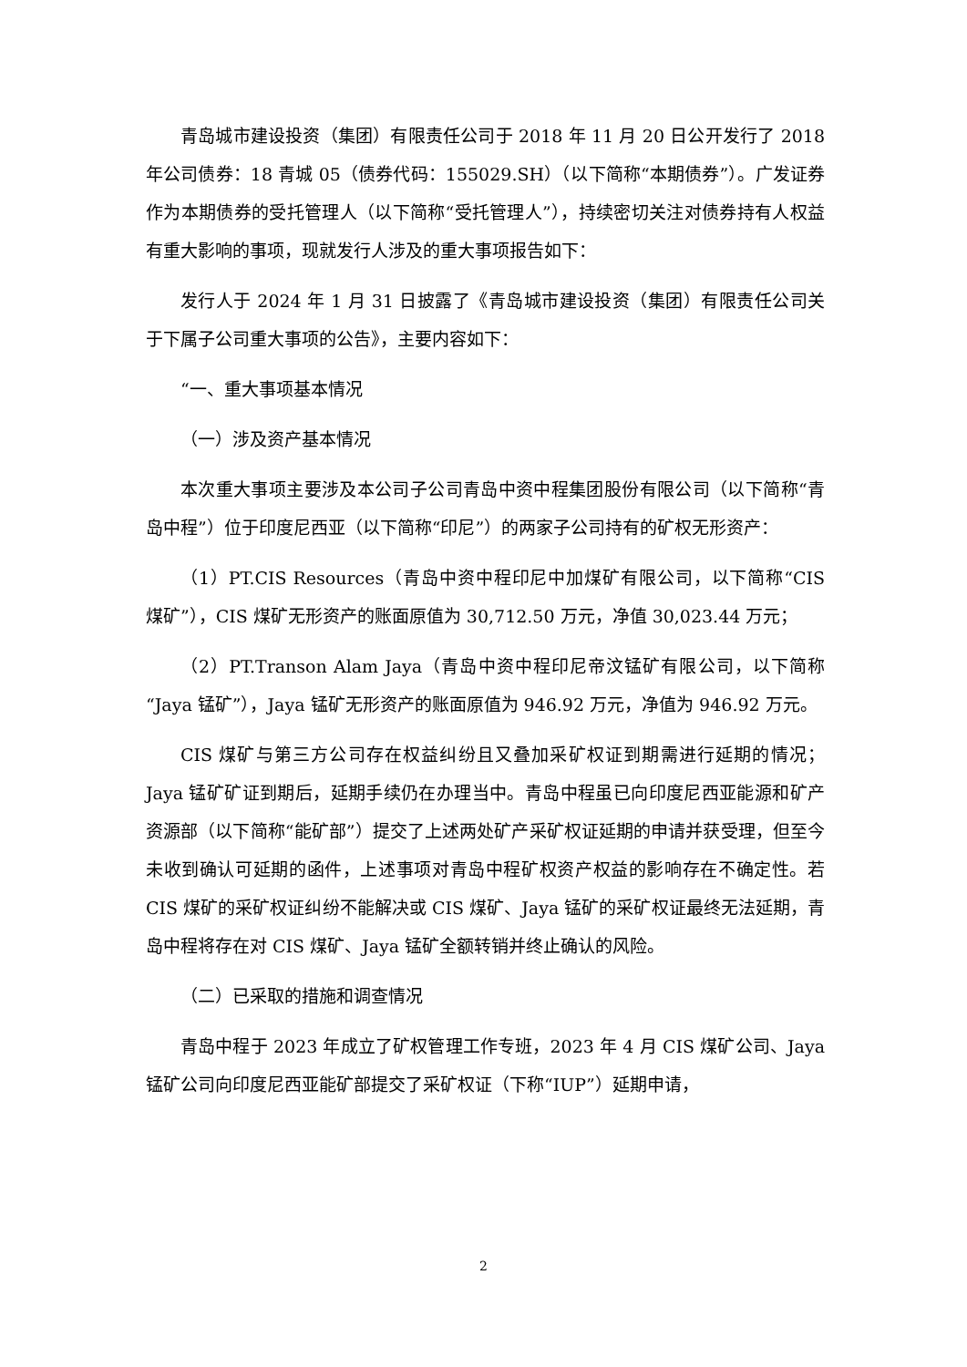青岛城市建设投资（集团）有限责任公司于 2018 年 11 月 20 日公开发行了 2018 年公司债券：18 青城 05（债券代码：155029.SH）（以下简称“本期债券”）。广发证券作为本期债券的受托管理人（以下简称“受托管理人”），持续密切关注对债券持有人权益有重大影响的事项，现就发行人涉及的重大事项报告如下：
发行人于 2024 年 1 月 31 日披露了《青岛城市建设投资（集团）有限责任公司关于下属子公司重大事项的公告》，主要内容如下：
“一、重大事项基本情况
（一）涉及资产基本情况
本次重大事项主要涉及本公司子公司青岛中资中程集团股份有限公司（以下简称“青岛中程”）位于印度尼西亚（以下简称“印尼”）的两家子公司持有的矿权无形资产：
（1）PT.CIS Resources（青岛中资中程印尼中加煤矿有限公司，以下简称“CIS 煤矿”），CIS 煤矿无形资产的账面原值为 30,712.50 万元，净值 30,023.44 万元；
（2）PT.Transon Alam Jaya（青岛中资中程印尼帝汶锰矿有限公司，以下简称“Jaya 锰矿”），Jaya 锰矿无形资产的账面原值为 946.92 万元，净值为 946.92 万元。
CIS 煤矿与第三方公司存在权益纠纷且又叠加采矿权证到期需进行延期的情况；Jaya 锰矿矿证到期后，延期手续仍在办理当中。青岛中程虽已向印度尼西亚能源和矿产资源部（以下简称“能矿部”）提交了上述两处矿产采矿权证延期的申请并获受理，但至今未收到确认可延期的函件，上述事项对青岛中程矿权资产权益的影响存在不确定性。若 CIS 煤矿的采矿权证纠纷不能解决或 CIS 煤矿、Jaya 锰矿的采矿权证最终无法延期，青岛中程将存在对 CIS 煤矿、Jaya 锰矿全额转销并终止确认的风险。
（二）已采取的措施和调查情况
青岛中程于 2023 年成立了矿权管理工作专班，2023 年 4 月 CIS 煤矿公司、Jaya 锰矿公司向印度尼西亚能矿部提交了采矿权证（下称“IUP”）延期申请，
2